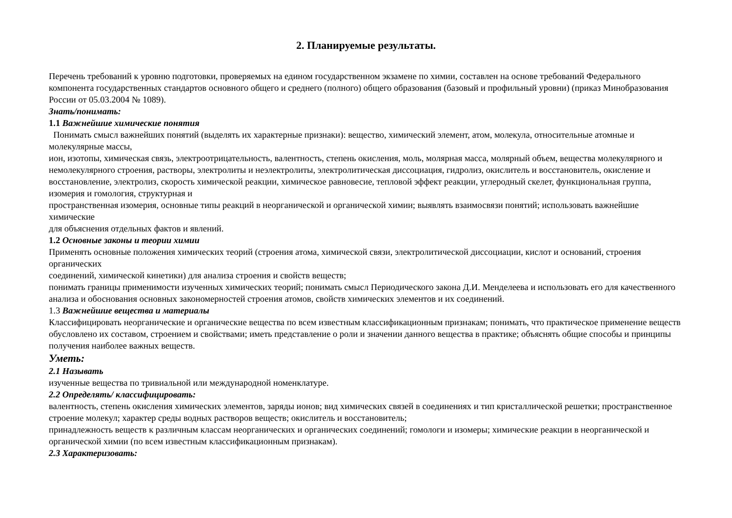2. Планируемые результаты.
Перечень требований к уровню подготовки, проверяемых на едином государственном экзамене по химии, составлен на основе требований Федерального компонента государственных стандартов основного общего и среднего (полного) общего образования (базовый и профильный уровни) (приказ Минобразования России от 05.03.2004 № 1089).
Знать/понимать:
1.1 Важнейшие химические понятия
Понимать смысл важнейших понятий (выделять их характерные признаки): вещество, химический элемент, атом, молекула, относительные атомные и молекулярные массы,
ион, изотопы, химическая связь, электроотрицательность, валентность, степень окисления, моль, молярная масса, молярный объем, вещества молекулярного и немолекулярного строения, растворы, электролиты и неэлектролиты, электролитическая диссоциация, гидролиз, окислитель и восстановитель, окисление и восстановление, электролиз, скорость химической реакции, химическое равновесие, тепловой эффект реакции, углеродный скелет, функциональная группа, изомерия и гомология, структурная и
пространственная изомерия, основные типы реакций в неорганической и органической химии; выявлять взаимосвязи понятий; использовать важнейшие химические
для объяснения отдельных фактов и явлений.
1.2 Основные законы и теории химии
Применять основные положения химических теорий (строения атома, химической связи, электролитической диссоциации, кислот и оснований, строения органических
соединений, химической кинетики) для анализа строения и свойств веществ;
понимать границы применимости изученных химических теорий; понимать смысл Периодического закона Д.И. Менделеева и использовать его для качественного анализа и обоснования основных закономерностей строения атомов, свойств химических элементов и их соединений.
1.3 Важнейшие вещества и материалы
Классифицировать неорганические и органические вещества по всем известным классификационным признакам; понимать, что практическое применение веществ
обусловлено их составом, строением и свойствами; иметь представление о роли и значении данного вещества в практике; объяснять общие способы и принципы получения наиболее важных веществ.
Уметь:
2.1 Называть
изученные вещества по тривиальной или международной номенклатуре.
2.2 Определять/ классифицировать:
валентность, степень окисления химических элементов, заряды ионов; вид химических связей в соединениях и тип кристаллической решетки; пространственное строение молекул; характер среды водных растворов веществ; окислитель и восстановитель;
принадлежность веществ к различным классам неорганических и органических соединений; гомологи и изомеры; химические реакции в неорганической и органической химии (по всем известным классификационным признакам).
2.3 Характеризовать: